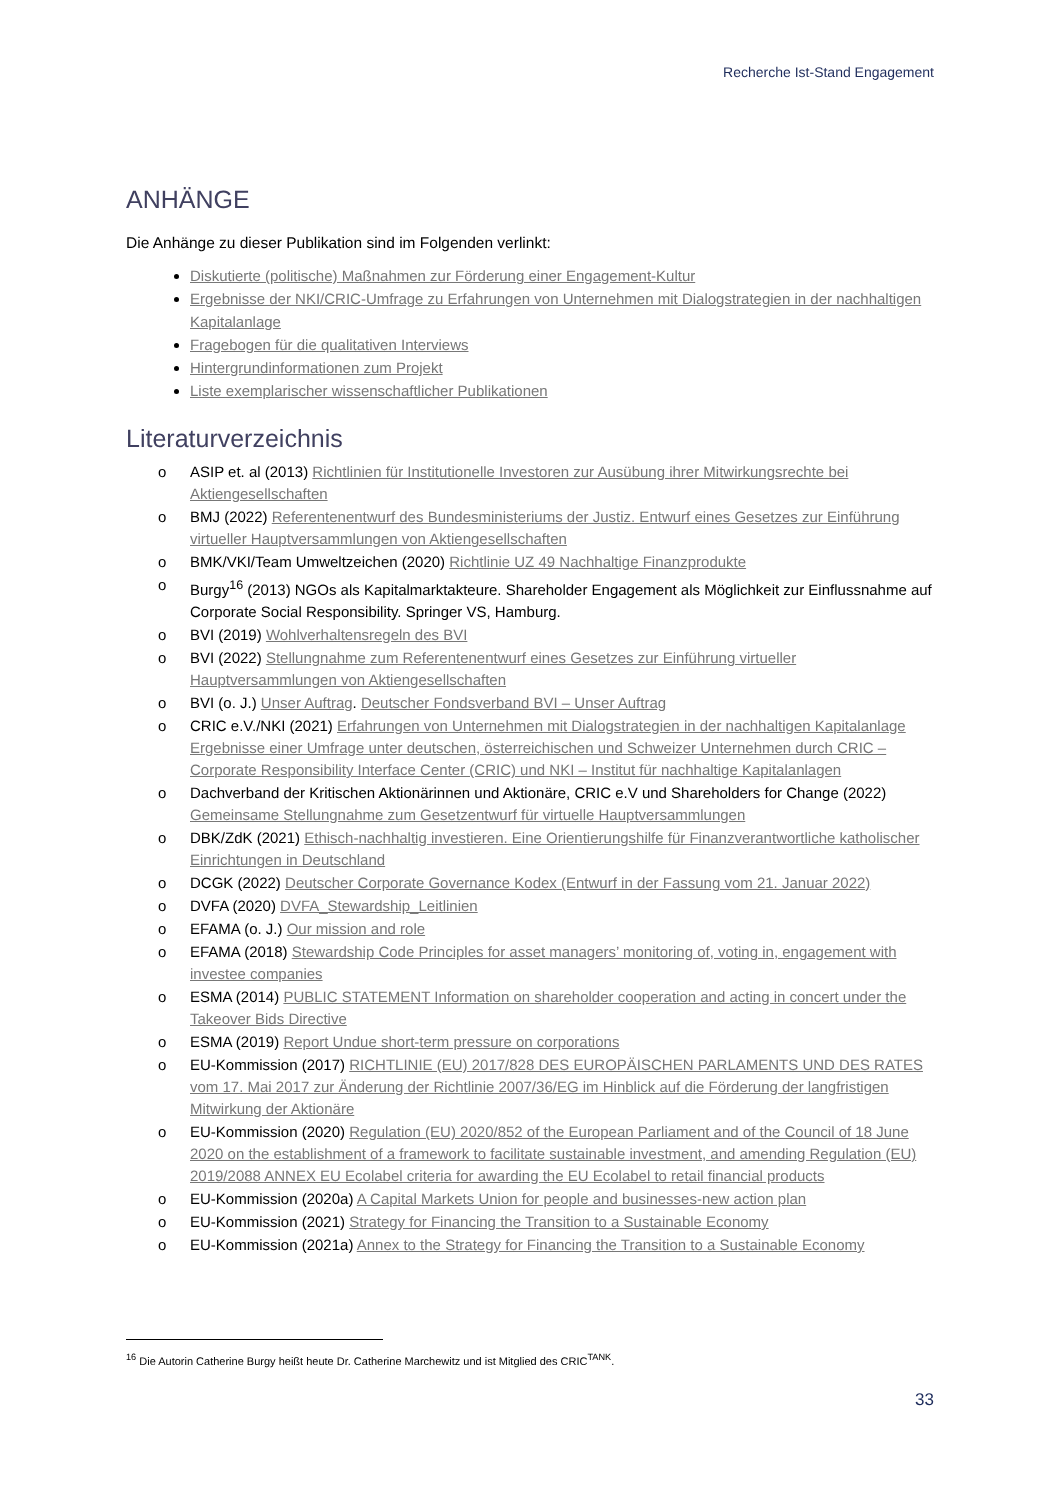Recherche Ist-Stand Engagement
ANHÄNGE
Die Anhänge zu dieser Publikation sind im Folgenden verlinkt:
Diskutierte (politische) Maßnahmen zur Förderung einer Engagement-Kultur
Ergebnisse der NKI/CRIC-Umfrage zu Erfahrungen von Unternehmen mit Dialogstrategien in der nachhaltigen Kapitalanlage
Fragebogen für die qualitativen Interviews
Hintergrundinformationen zum Projekt
Liste exemplarischer wissenschaftlicher Publikationen
Literaturverzeichnis
o ASIP et. al (2013) Richtlinien für Institutionelle Investoren zur Ausübung ihrer Mitwirkungsrechte bei Aktiengesellschaften
o BMJ (2022) Referentenentwurf des Bundesministeriums der Justiz. Entwurf eines Gesetzes zur Einführung virtueller Hauptversammlungen von Aktiengesellschaften
o BMK/VKI/Team Umweltzeichen (2020) Richtlinie UZ 49 Nachhaltige Finanzprodukte
o Burgy<sup>16</sup> (2013) NGOs als Kapitalmarktakteure. Shareholder Engagement als Möglichkeit zur Einflussnahme auf Corporate Social Responsibility. Springer VS, Hamburg.
o BVI (2019) Wohlverhaltensregeln des BVI
o BVI (2022) Stellungnahme zum Referentenentwurf eines Gesetzes zur Einführung virtueller Hauptversammlungen von Aktiengesellschaften
o BVI (o. J.) Unser Auftrag. Deutscher Fondsverband BVI – Unser Auftrag
o CRIC e.V./NKI (2021) Erfahrungen von Unternehmen mit Dialogstrategien in der nachhaltigen Kapitalanlage Ergebnisse einer Umfrage unter deutschen, österreichischen und Schweizer Unternehmen durch CRIC – Corporate Responsibility Interface Center (CRIC) und NKI – Institut für nachhaltige Kapitalanlagen
o Dachverband der Kritischen Aktionärinnen und Aktionäre, CRIC e.V und Shareholders for Change (2022) Gemeinsame Stellungnahme zum Gesetzentwurf für virtuelle Hauptversammlungen
o DBK/ZdK (2021) Ethisch-nachhaltig investieren. Eine Orientierungshilfe für Finanzverantwortliche katholischer Einrichtungen in Deutschland
o DCGK (2022) Deutscher Corporate Governance Kodex (Entwurf in der Fassung vom 21. Januar 2022)
o DVFA (2020) DVFA_Stewardship_Leitlinien
o EFAMA (o. J.) Our mission and role
o EFAMA (2018) Stewardship Code Principles for asset managers’ monitoring of, voting in, engagement with investee companies
o ESMA (2014) PUBLIC STATEMENT Information on shareholder cooperation and acting in concert under the Takeover Bids Directive
o ESMA (2019) Report Undue short-term pressure on corporations
o EU-Kommission (2017) RICHTLINIE (EU) 2017/828 DES EUROPÄISCHEN PARLAMENTS UND DES RATES vom 17. Mai 2017 zur Änderung der Richtlinie 2007/36/EG im Hinblick auf die Förderung der langfristigen Mitwirkung der Aktionäre
o EU-Kommission (2020) Regulation (EU) 2020/852 of the European Parliament and of the Council of 18 June 2020 on the establishment of a framework to facilitate sustainable investment, and amending Regulation (EU) 2019/2088 ANNEX EU Ecolabel criteria for awarding the EU Ecolabel to retail financial products
o EU-Kommission (2020a) A Capital Markets Union for people and businesses-new action plan
o EU-Kommission (2021) Strategy for Financing the Transition to a Sustainable Economy
o EU-Kommission (2021a) Annex to the Strategy for Financing the Transition to a Sustainable Economy
<sup>16</sup> Die Autorin Catherine Burgy heißt heute Dr. Catherine Marchewitz und ist Mitglied des CRIC<sup>TANK</sup>.
33